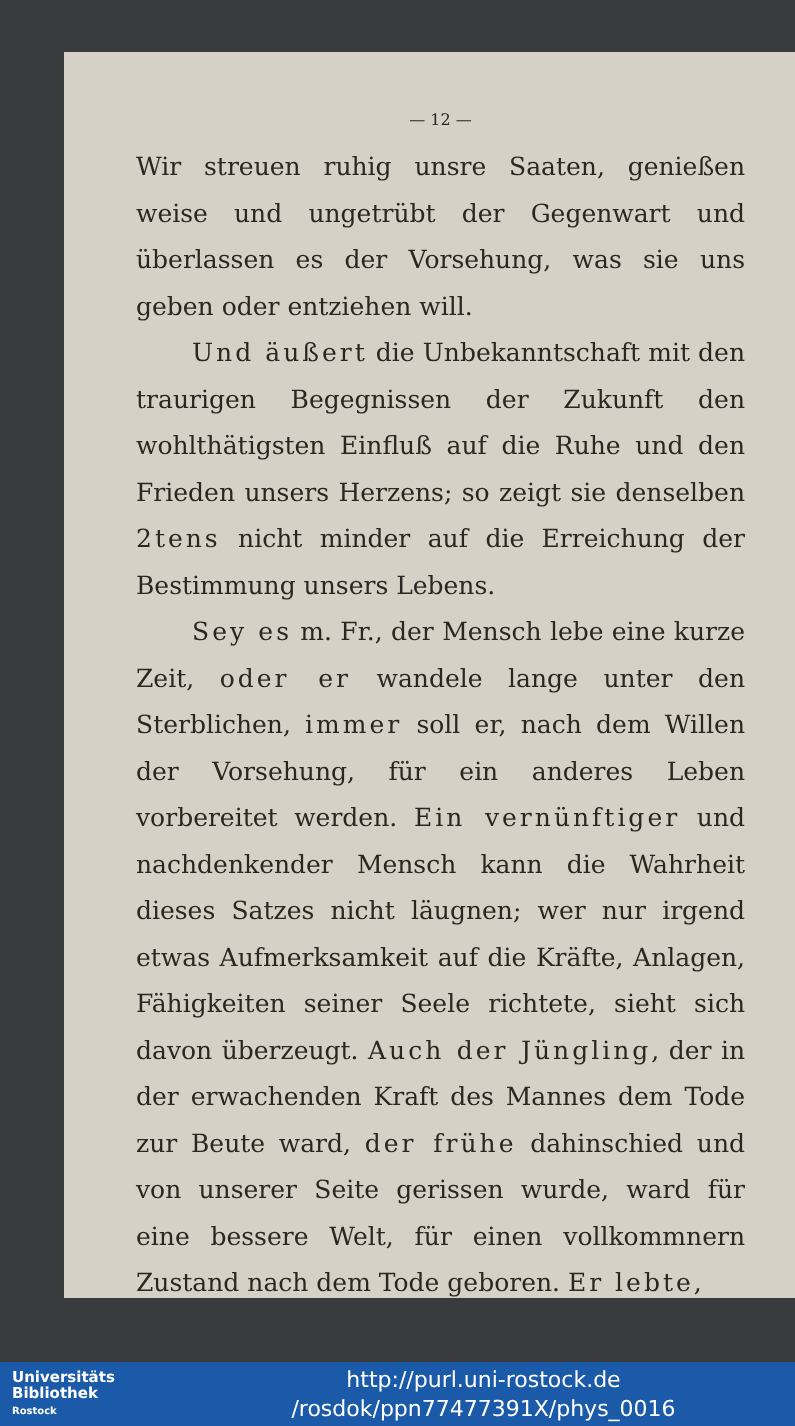— 12 —
Wir streuen ruhig unsre Saaten, genießen weise und ungetrübt der Gegenwart und überlassen es der Vorsehung, was sie uns geben oder entziehen will.
Und äußert die Unbekanntschaft mit den traurigen Begegnissen der Zukunft den wohlthätigsten Einfluß auf die Ruhe und den Frieden unsers Herzens; so zeigt sie denselben 2tens nicht minder auf die Erreichung der Bestimmung unsers Lebens.
Sey es m. Fr., der Mensch lebe eine kurze Zeit, oder er wandele lange unter den Sterblichen, immer soll er, nach dem Willen der Vorsehung, für ein anderes Leben vorbereitet werden. Ein vernünftiger und nachdenkender Mensch kann die Wahrheit dieses Satzes nicht läugnen; wer nur irgend etwas Aufmerksamkeit auf die Kräfte, Anlagen, Fähigkeiten seiner Seele richtete, sieht sich davon überzeugt. Auch der Jüngling, der in der erwachenden Kraft des Mannes dem Tode zur Beute ward, der frühe dahinschied und von unserer Seite gerissen wurde, ward für eine bessere Welt, für einen vollkommnern Zustand nach dem Tode geboren. Er lebte,
Universitäts
Bibliothek
Rostock
http://purl.uni-rostock.de
/rosdok/ppn77477391X/phys_0016